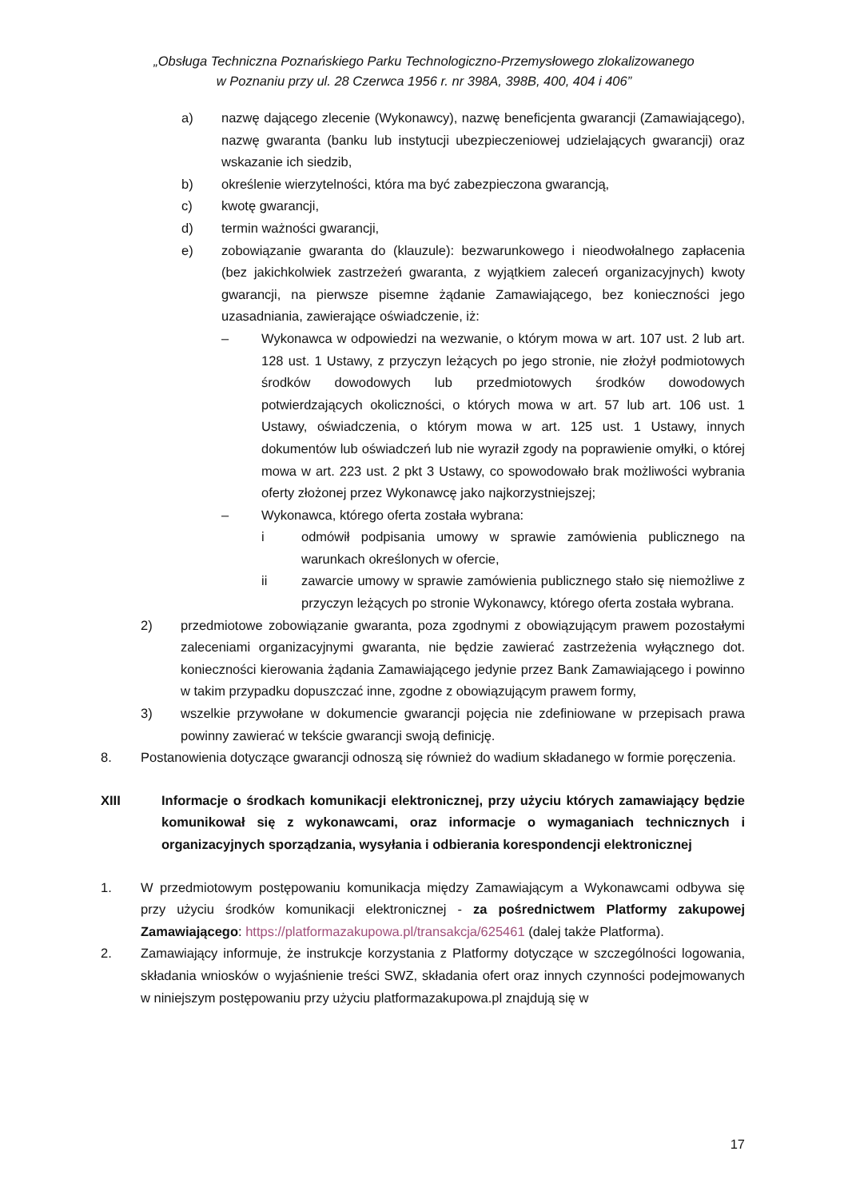„Obsługa Techniczna Poznańskiego Parku Technologiczno-Przemysłowego zlokalizowanego
w Poznaniu przy ul. 28 Czerwca 1956 r. nr 398A, 398B, 400, 404 i 406”
a) nazwę dającego zlecenie (Wykonawcy), nazwę beneficjenta gwarancji (Zamawiającego), nazwę gwaranta (banku lub instytucji ubezpieczeniowej udzielających gwarancji) oraz wskazanie ich siedzib,
b) określenie wierzytelności, która ma być zabezpieczona gwarancją,
c) kwotę gwarancji,
d) termin ważności gwarancji,
e) zobowiązanie gwaranta do (klauzule): bezwarunkowego i nieodwołalnego zapłacenia (bez jakichkolwiek zastrzeżeń gwaranta, z wyjątkiem zaleceń organizacyjnych) kwoty gwarancji, na pierwsze pisemne żądanie Zamawiającego, bez konieczności jego uzasadniania, zawierające oświadczenie, iż:
– Wykonawca w odpowiedzi na wezwanie, o którym mowa w art. 107 ust. 2 lub art. 128 ust. 1 Ustawy, z przyczyn leżących po jego stronie, nie złożył podmiotowych środków dowodowych lub przedmiotowych środków dowodowych potwierdzających okoliczności, o których mowa w art. 57 lub art. 106 ust. 1 Ustawy, oświadczenia, o którym mowa w art. 125 ust. 1 Ustawy, innych dokumentów lub oświadczeń lub nie wyraził zgody na poprawienie omyłki, o której mowa w art. 223 ust. 2 pkt 3 Ustawy, co spowodowało brak możliwości wybrania oferty złożonej przez Wykonawcę jako najkorzystniejszej;
– Wykonawca, którego oferta została wybrana:
i odmówił podpisania umowy w sprawie zamówienia publicznego na warunkach określonych w ofercie,
ii zawarcie umowy w sprawie zamówienia publicznego stało się niemożliwe z przyczyn leżących po stronie Wykonawcy, którego oferta została wybrana.
2) przedmiotowe zobowiązanie gwaranta, poza zgodnymi z obowiązującym prawem pozostałymi zaleceniami organizacyjnymi gwaranta, nie będzie zawierać zastrzeżenia wyłącznego dot. konieczności kierowania żądania Zamawiającego jedynie przez Bank Zamawiającego i powinno w takim przypadku dopuszczać inne, zgodne z obowiązującym prawem formy,
3) wszelkie przywołane w dokumencie gwarancji pojęcia nie zdefiniowane w przepisach prawa powinny zawierać w tekście gwarancji swoją definicję.
8. Postanowienia dotyczące gwarancji odnoszą się również do wadium składanego w formie poręczenia.
XIII Informacje o środkach komunikacji elektronicznej, przy użyciu których zamawiający będzie komunikował się z wykonawcami, oraz informacje o wymaganiach technicznych i organizacyjnych sporządzania, wysyłania i odbierania korespondencji elektronicznej
1. W przedmiotowym postępowaniu komunikacja między Zamawiającym a Wykonawcami odbywa się przy użyciu środków komunikacji elektronicznej - za pośrednictwem Platformy zakupowej Zamawiającego: https://platformazakupowa.pl/transakcja/625461 (dalej także Platforma).
2. Zamawiający informuje, że instrukcje korzystania z Platformy dotyczące w szczególności logowania, składania wniosków o wyjaśnienie treści SWZ, składania ofert oraz innych czynności podejmowanych w niniejszym postępowaniu przy użyciu platformazakupowa.pl znajdują się w
17